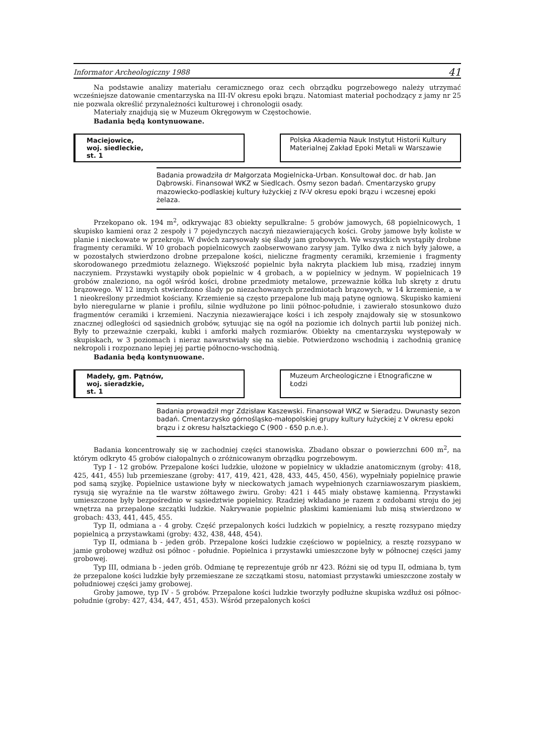Informator Archeologiczny 1988 41
Na podstawie analizy materiału ceramicznego oraz cech obrządku pogrzebowego należy utrzymać wcześniejsze datowanie cmentarzyska na III-IV okresu epoki brązu. Natomiast materiał pochodzący z jamy nr 25 nie pozwala określić przynależności kulturowej i chronologii osady.
Materiały znajdują się w Muzeum Okręgowym w Częstochowie.
Badania będą kontynuowane.
Maciejowice,
woj. siedleckie,
st. 1
Polska Akademia Nauk Instytut Historii Kultury Materialnej Zakład Epoki Metali w Warszawie
Badania prowadziła dr Małgorzata Mogielnicka-Urban. Konsultował doc. dr hab. Jan Dąbrowski. Finansował WKZ w Siedlcach. Ósmy sezon badań. Cmentarzysko grupy mazowiecko-podlaskiej kultury łużyckiej z IV-V okresu epoki brązu i wczesnej epoki żelaza.
Przekopano ok. 194 m<sup>2</sup>, odkrywając 83 obiekty sepulkralne: 5 grobów jamowych, 68 popielnicowych, 1 skupisko kamieni oraz 2 zespoły i 7 pojedynczych naczyń niezawierających kości. Groby jamowe były koliste w planie i nieckowate w przekroju. W dwóch zarysowały się ślady jam grobowych. We wszystkich wystąpiły drobne fragmenty ceramiki. W 10 grobach popielnicowych zaobserwowano zarysy jam. Tylko dwa z nich były jałowe, a w pozostałych stwierdzono drobne przepalone kości, nieliczne fragmenty ceramiki, krzemienie i fragmenty skorodowanego przedmiotu żelaznego. Większość popielnic była nakryta plackiem lub misą, rzadziej innym naczyniem. Przystawki wystąpiły obok popielnic w 4 grobach, a w popielnicy w jednym. W popielnicach 19 grobów znaleziono, na ogół wśród kości, drobne przedmioty metalowe, przeważnie kółka lub skręty z drutu brązowego. W 12 innych stwierdzono ślady po niezachowanych przedmiotach brązowych, w 14 krzemienie, a w 1 nieokreślony przedmiot kościany. Krzemienie są często przepalone lub mają patynę ogniową. Skupisko kamieni było nieregularne w planie i profilu, silnie wydłużone po linii północ-południe, i zawierało stosunkowo dużo fragmentów ceramiki i krzemieni. Naczynia niezawierające kości i ich zespoły znajdowały się w stosunkowo znacznej odległości od sąsiednich grobów, sytuując się na ogół na poziomie ich dolnych partii lub poniżej nich. Były to przeważnie czerpaki, kubki i amforki małych rozmiarów. Obiekty na cmentarzysku występowały w skupiskach, w 3 poziomach i nieraz nawarstwiały się na siebie. Potwierdzono wschodnią i zachodnią granicę nekropoli i rozpoznano lepiej jej partię północno-wschodnią.
Badania będą kontynuowane.
Madeły, gm. Pątnów,
woj. sieradzkie,
st. 1
Muzeum Archeologiczne i Etnograficzne w Łodzi
Badania prowadził mgr Zdzisław Kaszewski. Finansował WKZ w Sieradzu. Dwunasty sezon badań. Cmentarzysko górnośląsko-małopolskiej grupy kultury łużyckiej z V okresu epoki brązu i z okresu halsztackiego C (900 - 650 p.n.e.).
Badania koncentrowały się w zachodniej części stanowiska. Zbadano obszar o powierzchni 600 m<sup>2</sup>, na którym odkryto 45 grobów ciałopalnych o zróżnicowanym obrządku pogrzebowym.
Typ I - 12 grobów. Przepalone kości ludzkie, ułożone w popielnicy w układzie anatomicznym (groby: 418, 425, 441, 455) lub przemieszane (groby: 417, 419, 421, 428, 433, 445, 450, 456), wypełniały popielnicę prawie pod samą szyjkę. Popielnice ustawione były w nieckowatych jamach wypełnionych czarniawoszarym piaskiem, rysują się wyraźnie na tle warstw żółtawego żwiru. Groby: 421 i 445 miały obstawę kamienną. Przystawki umieszczone były bezpośrednio w sąsiedztwie popielnicy. Rzadziej wkładano je razem z ozdobami stroju do jej wnętrza na przepalone szczątki ludzkie. Nakrywanie popielnic płaskimi kamieniami lub misą stwierdzono w grobach: 433, 441, 445, 455.
Typ II, odmiana a - 4 groby. Część przepalonych kości ludzkich w popielnicy, a resztę rozsypano między popielnicą a przystawkami (groby: 432, 438, 448, 454).
Typ II, odmiana b - jeden grób. Przepalone kości ludzkie częściowo w popielnicy, a resztę rozsypano w jamie grobowej wzdłuż osi północ - południe. Popielnica i przystawki umieszczone były w północnej części jamy grobowej.
Typ III, odmiana b - jeden grób. Odmianę tę reprezentuje grób nr 423. Różni się od typu II, odmiana b, tym że przepalone kości ludzkie były przemieszane ze szczątkami stosu, natomiast przystawki umieszczone zostały w południowej części jamy grobowej.
Groby jamowe, typ IV - 5 grobów. Przepalone kości ludzkie tworzyły podłużne skupiska wzdłuż osi północ-południe (groby: 427, 434, 447, 451, 453). Wśród przepalonych kości